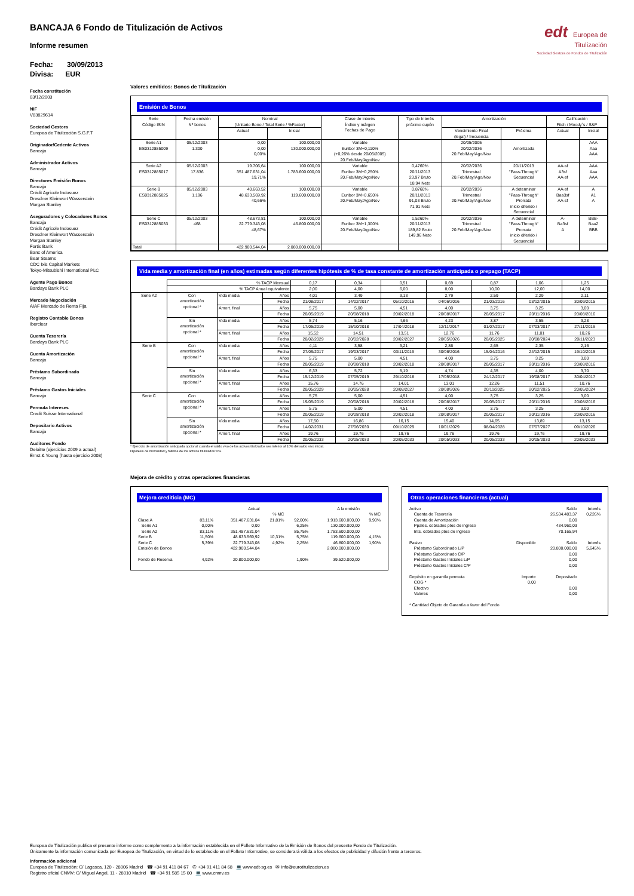BANCAJA 6 Fondo de Titulización de Activos
Informe resumen
Fecha: 30/09/2013
Divisa: EUR
edt Europea de
Titulización
Sociedad Gestora de Fondos de Titulización
Fecha constitución
03/12/2003
NIF
V83829614
Sociedad Gestora
Europea de Titulización S.G.F.T
Originador/Cedente Activos
Bancaja
Administrador Activos
Bancaja
Directores Emisión Bonos
Bancaja
Crédit Agricole Indosuez
Dresdner Kleinwort Wasserstein
Morgan Stanley
Aseguradores y Colocadores Bonos
Bancaja
Crédit Agricole Indosuez
Dresdner Kleinwort Wasserstein
Morgan Stanley
Fortis Bank
Banc of America
Bear Stearns
CDC Ixis Capital Markets
Tokyo-Mitsubishi International PLC
Agente Pago Bonos
Barclays Bank PLC
Mercado Negociación
AIAF Mercado de Renta Fija
Registro Contable Bonos
Iberclear
Cuenta Tesorería
Barclays Bank PLC
Cuenta Amortización
Bancaja
Préstamo Subordinado
Bancaja
Préstamo Gastos Iniciales
Bancaja
Permuta Intereses
Credit Suisse International
Depositario Activos
Bancaja
Auditores Fondo
Deloitte (ejercicios 2009 a actual)
Ernst & Young (hasta ejercicio 2008)
Valores emitidos: Bonos de Titulización
Emisión de Bonos
| Serie Código ISIN | Fecha emisión Nº bonos | Nominal (Unitario Bono / Total Serie / %Factor) | | Clase de interés Índice y márgen Fechas de Pago | Tipo de Interés próximo cupón | Amortización | | Calificación Fitch / Moody´s / S&P | |
| --- | --- | --- | --- | --- | --- | --- | --- | --- | --- |
| | | Actual | Inicial | | | Vencimiento Final (legal) / frecuencia | Próxima | Actual | Inicial |
| Serie A1 ES0312885009 | 05/12/2003 1.300 | 0,00 0,00 0,00% | 100.000,00 130.000.000,00 | Variable Euribor 3M+0,110% (+0,26% desde 20/05/2005) 20.Feb/May/Ago/Nov | | 20/05/2005 20/02/2036 20.Feb/May/Ago/Nov | Amortizada | | AAA Aaa AAA |
| Serie A2 ES0312885017 | 05/12/2003 17.836 | 19.706,64 351.487.631,04 19,71% | 100.000,00 1.783.600.000,00 | Variable Euribor 3M+0,250% 20.Feb/May/Ago/Nov | 0,4760% 20/11/2013 23,97 Bruto 18,94 Neto | 20/02/2036 Trimestral 20.Feb/May/Ago/Nov | 20/11/2013 "Pass-Through" Secuencial | AA-sf A3sf AA-sf | AAA Aaa AAA |
| Serie B ES0312885025 | 05/12/2003 1.196 | 40.663,52 48.633.569,92 40,66% | 100.000,00 119.600.000,00 | Variable Euribor 3M+0,650% 20.Feb/May/Ago/Nov | 0,8760% 20/11/2013 91,03 Bruto 71,91 Neto | 20/02/2036 Trimestral 20.Feb/May/Ago/Nov | A determinar "Pass-Through" Prorrata inicio diferido / Secuencial | AA-sf Baa3sf AA-sf | A A1 A |
| Serie C ES0312885033 | 05/12/2003 468 | 48.673,81 22.779.343,08 48,67% | 100.000,00 46.800.000,00 | Variable Euribor 3M+1,300% 20.Feb/May/Ago/Nov | 1,5260% 20/11/2013 189,82 Bruto 149,96 Neto | 20/02/2036 Trimestral 20.Feb/May/Ago/Nov | A determinar "Pass-Through" Prorrata inicio diferido / Secuencial | A- Ba3sf A | BBB- Baa2 BBB |
| Total | | 422.900.544,04 | 2.080.000.000,00 | | | | | | |
Vida media y amortización final (en años) estimadas según diferentes hipótesis de % de tasa constante de amortización anticipada o prepago (TACP)
| | % TACP Mensual | | | 0,17 | 0,34 | 0,51 | 0,69 | 0,87 | 1,06 | 1,25 |
| | % TACP Anual equivalente | | | 2,00 | 4,00 | 6,00 | 8,00 | 10,00 | 12,00 | 14,00 |
| Serie A2 | Con amortización opcional * | Vida media | Años | 4,01 | 3,49 | 3,13 | 2,79 | 2,59 | 2,29 | 2,11 |
| | | | Fecha | 21/08/2017 | 14/02/2017 | 05/10/2016 | 04/06/2016 | 21/03/2016 | 03/12/2015 | 30/09/2015 |
| | | Amort. final | Años | 5,75 | 5,00 | 4,51 | 4,00 | 3,75 | 3,25 | 3,00 |
| | | | Fecha | 20/05/2019 | 20/08/2018 | 20/02/2018 | 20/08/2017 | 20/05/2017 | 20/11/2016 | 20/08/2016 |
| | Sin amortización opcional * | Vida media | Años | 5,74 | 5,16 | 4,66 | 4,23 | 3,87 | 3,55 | 3,28 |
| | | | Fecha | 17/05/2019 | 15/10/2018 | 17/04/2018 | 12/11/2017 | 01/07/2017 | 07/03/2017 | 27/11/2016 |
| | | Amort. final | Años | 15,52 | 14,51 | 13,51 | 12,76 | 11,76 | 11,01 | 10,26 |
| | | | Fecha | 20/02/2029 | 20/02/2028 | 20/02/2027 | 20/05/2026 | 20/05/2025 | 20/08/2024 | 20/11/2023 |
| Serie B | Con amortización opcional * | Vida media | Años | 4,11 | 3,58 | 3,21 | 2,86 | 2,65 | 2,35 | 2,16 |
| | | | Fecha | 27/09/2017 | 19/03/2017 | 03/11/2016 | 30/06/2016 | 15/04/2016 | 24/12/2015 | 19/10/2015 |
| | | Amort. final | Años | 5,75 | 5,00 | 4,51 | 4,00 | 3,75 | 3,25 | 3,00 |
| | | | Fecha | 20/05/2019 | 20/08/2018 | 20/02/2018 | 20/08/2017 | 20/05/2017 | 20/11/2016 | 20/08/2016 |
| | Sin amortización opcional * | Vida media | Años | 6,33 | 5,72 | 5,19 | 4,74 | 4,35 | 4,00 | 3,70 |
| | | | Fecha | 15/12/2019 | 07/05/2019 | 29/10/2018 | 17/05/2018 | 24/12/2017 | 19/08/2017 | 30/04/2017 |
| | | Amort. final | Años | 15,76 | 14,76 | 14,01 | 13,01 | 12,26 | 11,51 | 10,76 |
| | | | Fecha | 20/05/2029 | 20/05/2028 | 20/08/2027 | 20/08/2026 | 20/11/2025 | 20/02/2025 | 20/05/2024 |
| Serie C | Con amortización opcional * | Vida media | Años | 5,75 | 5,00 | 4,51 | 4,00 | 3,75 | 3,25 | 3,00 |
| | | | Fecha | 19/05/2019 | 20/08/2018 | 20/02/2018 | 20/08/2017 | 20/05/2017 | 20/11/2016 | 20/08/2016 |
| | | Amort. final | Años | 5,75 | 5,00 | 4,51 | 4,00 | 3,75 | 3,25 | 3,00 |
| | | | Fecha | 20/05/2019 | 20/08/2018 | 20/02/2018 | 20/08/2017 | 20/05/2017 | 20/11/2016 | 20/08/2016 |
| | Sin amortización opcional * | Vida media | Años | 17,50 | 16,86 | 16,15 | 15,40 | 14,65 | 13,89 | 13,15 |
| | | | Fecha | 14/02/2031 | 27/06/2030 | 09/10/2029 | 10/01/2029 | 08/04/2028 | 07/07/2027 | 09/10/2026 |
| | | Amort. final | Años | 19,76 | 19,76 | 19,76 | 19,76 | 19,76 | 19,76 | 19,76 |
| | | | Fecha | 20/05/2033 | 20/05/2033 | 20/05/2033 | 20/05/2033 | 20/05/2033 | 20/05/2033 | 20/05/2033 |
* Ejercicio de amortización anticipada opcional cuando el saldo vivo de los activos titulizados sea inferior al 10% del saldo vivo inicial.
Hipótesis de morosidad y fallidos de los activos titulizados: 0%.
Mejora de crédito y otras operaciones financieras
Mejora crediticia (MC)
| | | Actual | | | A la emisión | |
| | | | % MC | | | % MC |
| Clase A | 83,11% | 351.487.631,04 | 21,81% | 92,00% | 1.913.600.000,00 | 9,90% |
| Serie A1 | 0,00% | 0,00 | | 6,25% | 130.000.000,00 | |
| Serie A2 | 83,11% | 351.487.631,04 | | 85,75% | 1.783.600.000,00 | |
| Serie B | 11,50% | 48.633.569,92 | 10,31% | 5,75% | 119.600.000,00 | 4,15% |
| Serie C | 5,39% | 22.779.343,08 | 4,92% | 2,25% | 46.800.000,00 | 1,90% |
| Emisión de Bonos | | 422.900.544,04 | | | 2.080.000.000,00 | |
| Fondo de Reserva | 4,92% | 20.800.000,00 | | 1,90% | 39.520.000,00 | |
Otras operaciones financieras (actual)
| Activo | | Saldo | Interés |
| Cuenta de Tesorería | | 26.534.483,37 | 0,226% |
| Cuenta de Amortización | | 0,00 | |
| Ppales. cobrados ptes de ingreso | | 434.960,03 | |
| Ints. cobrados ptes de ingreso | | 70.165,94 | |
| Pasivo | Disponible | Saldo | Interés |
| Préstamo Subordinado L/P | | 20.800.000,00 | 5,645% |
| Préstamo Subordinado C/P | | 0,00 | |
| Préstamo Gastos Iniciales L/P | | 0,00 | |
| Préstamo Gastos Iniciales C/P | | 0,00 | |
| Depósito en garantía permuta | Importe | Depositado | |
| COG * | 0,00 | | |
| Efectivo | | 0,00 | |
| Valores | | 0,00 | |
| * Cantidad Objeto de Garantía a favor del Fondo | | | |
Europea de Titulización publica el presente informe como complemento a la información establecida en el Folleto Informativo de la Emisión de Bonos del presente Fondo de Titulización.
Únicamente la información comunicada por Europea de Titulización, en virtud de lo establecido en el Folleto Informativo, se considerará válida a los efectos de publicidad y difusión frente a terceros.
Información adicional
Europea de Titulización: C/ Lagasca, 120 - 28006 Madrid ☎ +34 91 411 84 67 ✆ +34 91 411 84 68 💻 www.edt-sg.es ✉ info@eurotitulizacion.es
Registro oficial CNMV: C/ Miguel Angel, 11 - 28010 Madrid ☎ +34 91 585 15 00 💻 www.cnmv.es